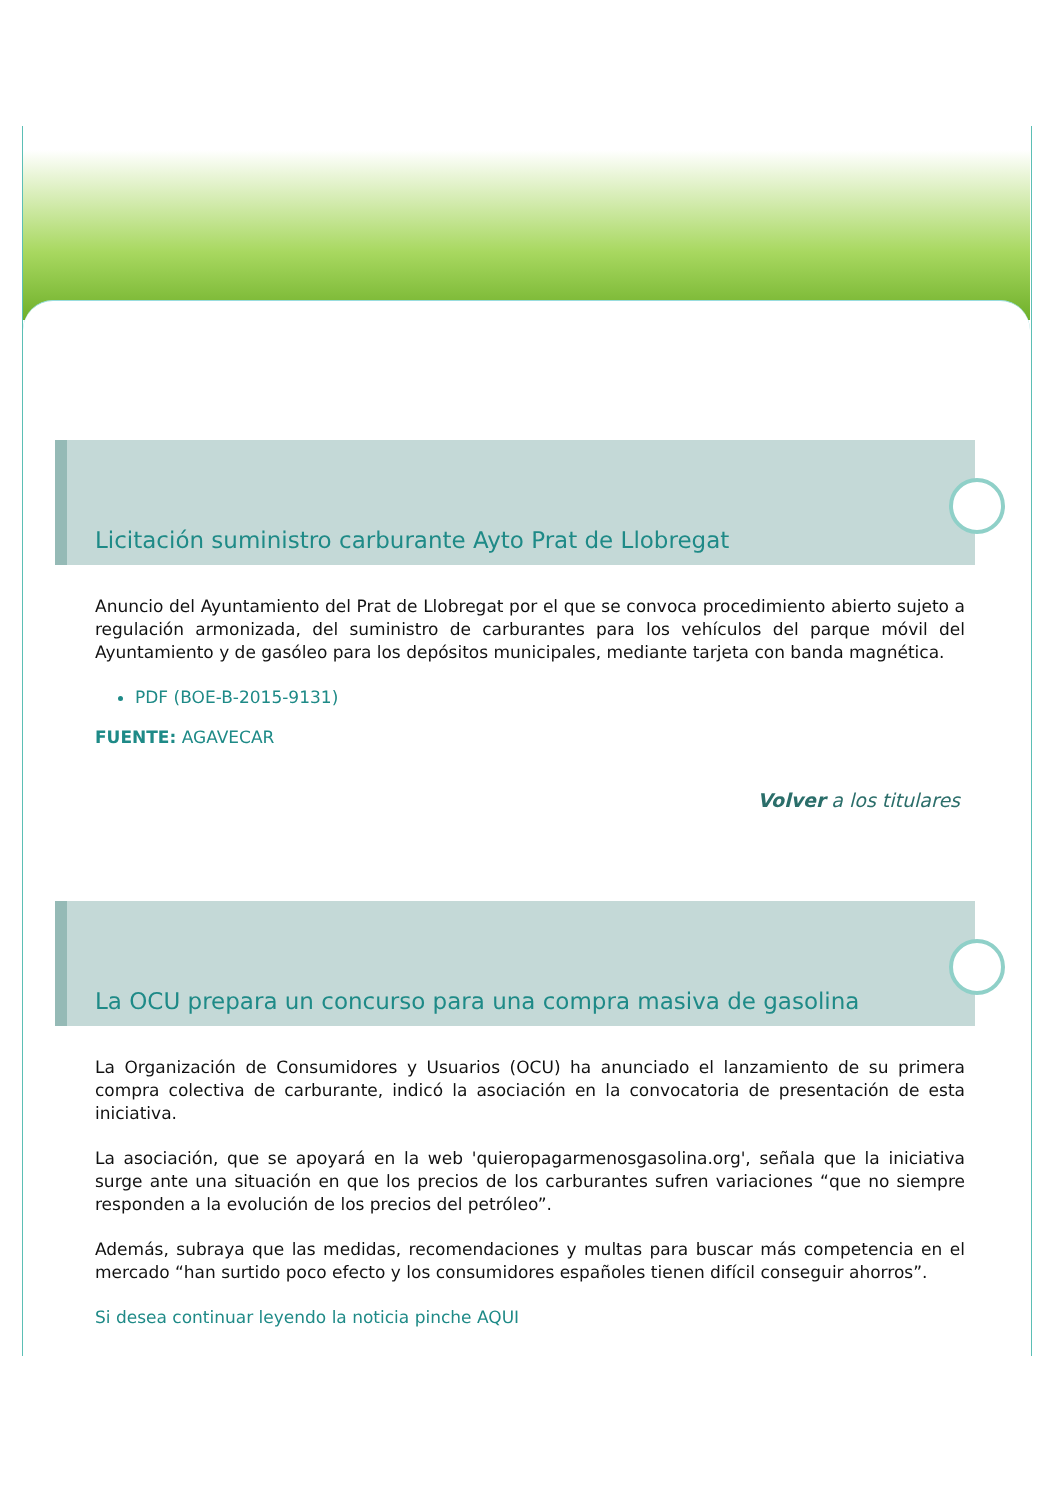Licitación suministro carburante Ayto Prat de Llobregat
Anuncio del Ayuntamiento del Prat de Llobregat por el que se convoca procedimiento abierto sujeto a regulación armonizada, del suministro de carburantes para los vehículos del parque móvil del Ayuntamiento y de gasóleo para los depósitos municipales, mediante tarjeta con banda magnética.
PDF (BOE-B-2015-9131)
FUENTE: AGAVECAR
Volver a los titulares
La OCU prepara un concurso para una compra masiva de gasolina
La Organización de Consumidores y Usuarios (OCU) ha anunciado el lanzamiento de su primera compra colectiva de carburante, indicó la asociación en la convocatoria de presentación de esta iniciativa.
La asociación, que se apoyará en la web 'quieropagarmenosgasolina.org', señala que la iniciativa surge ante una situación en que los precios de los carburantes sufren variaciones “que no siempre responden a la evolución de los precios del petróleo”.
Además, subraya que las medidas, recomendaciones y multas para buscar más competencia en el mercado “han surtido poco efecto y los consumidores españoles tienen difícil conseguir ahorros”.
Si desea continuar leyendo la noticia pinche AQUI